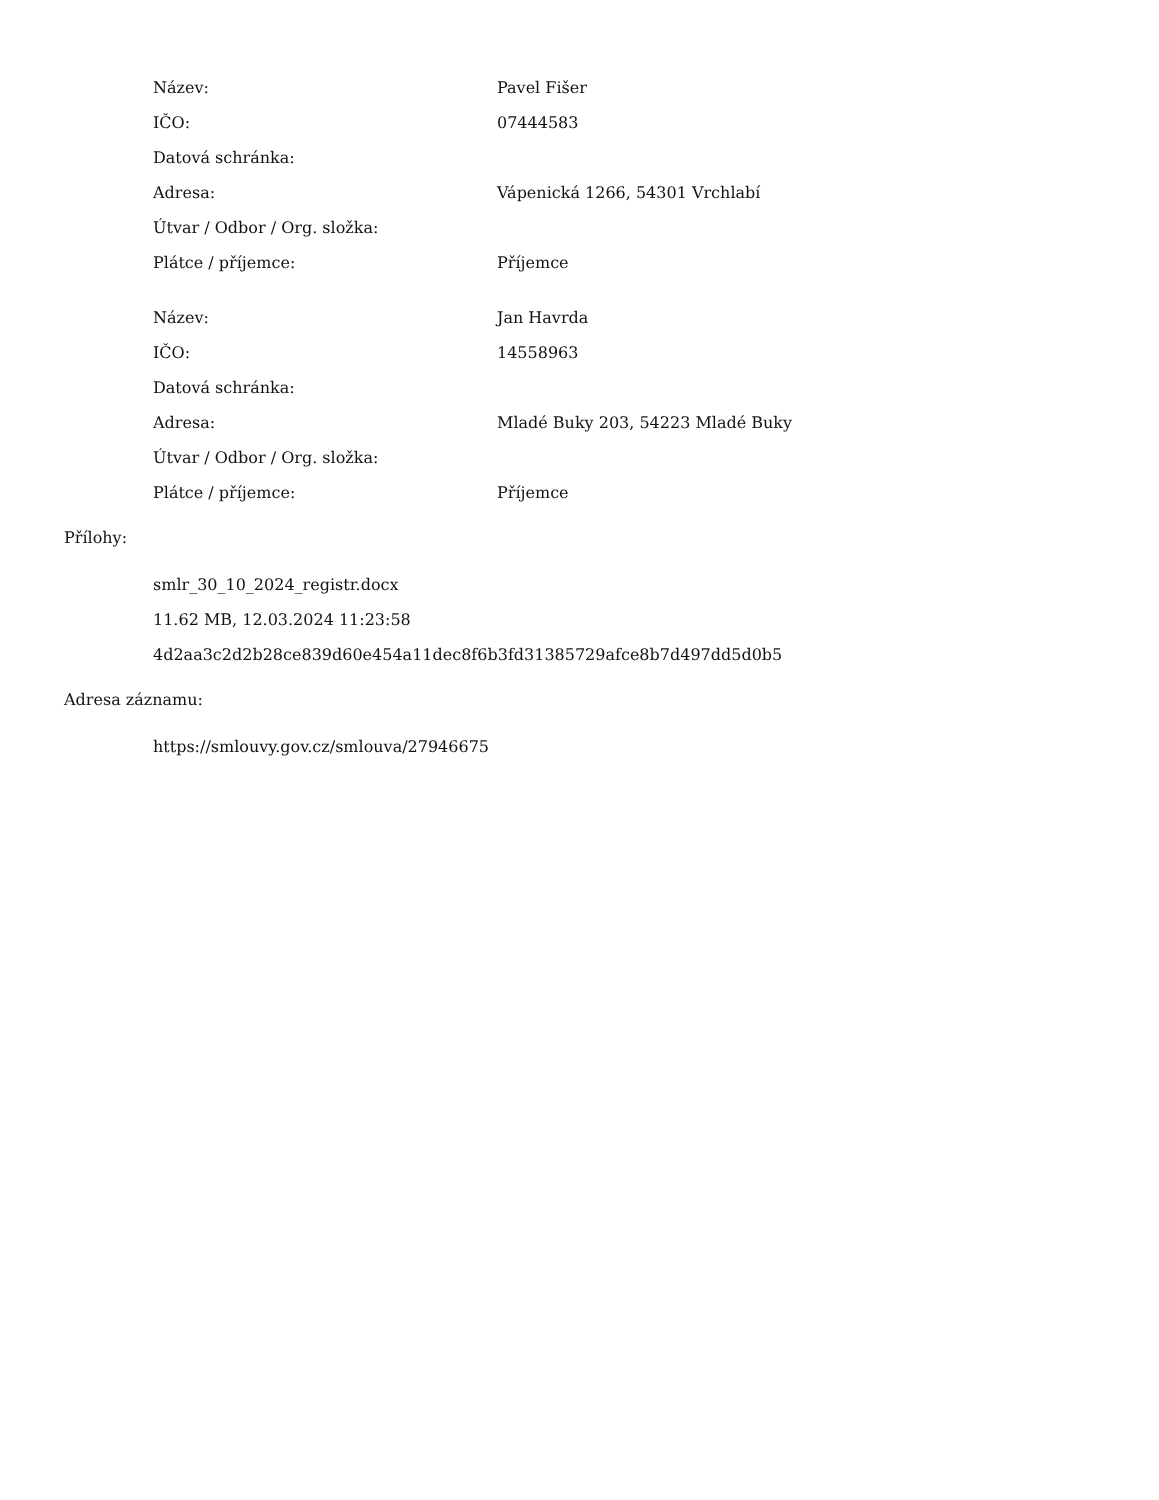| Název: | Pavel Fišer |
| IČO: | 07444583 |
| Datová schránka: | |
| Adresa: | Vápenická 1266, 54301 Vrchlabí |
| Útvar / Odbor / Org. složka: | |
| Plátce / příjemce: | Příjemce |
| Název: | Jan Havrda |
| IČO: | 14558963 |
| Datová schránka: | |
| Adresa: | Mladé Buky 203, 54223 Mladé Buky |
| Útvar / Odbor / Org. složka: | |
| Plátce / příjemce: | Příjemce |
Přílohy:
smlr_30_10_2024_registr.docx
11.62 MB, 12.03.2024 11:23:58
4d2aa3c2d2b28ce839d60e454a11dec8f6b3fd31385729afce8b7d497dd5d0b5
Adresa záznamu:
https://smlouvy.gov.cz/smlouva/27946675